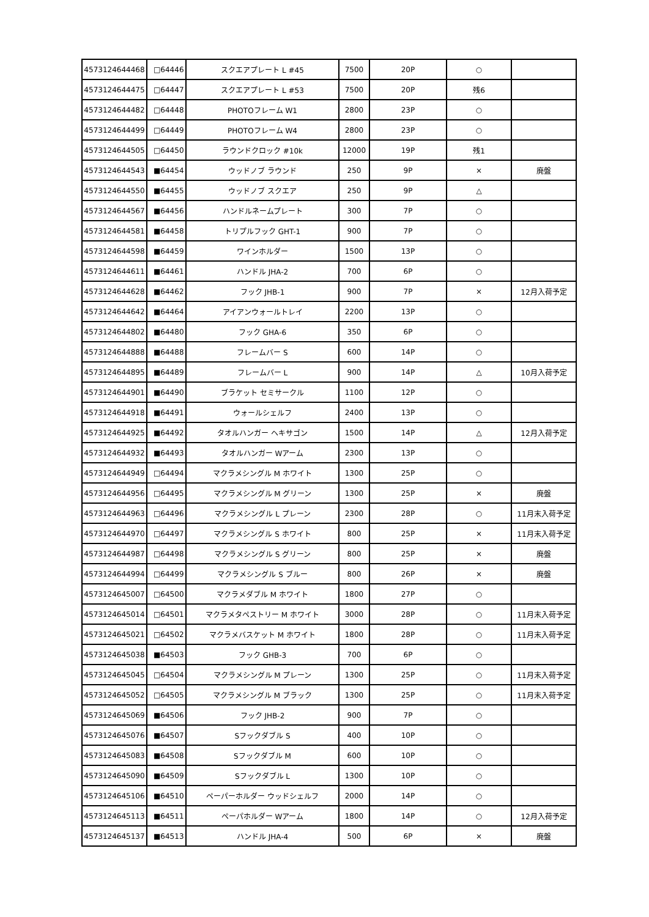| 4573124644468 | □64446 | スクエアプレート L #45 | 7500 | 20P | ○ | |
| 4573124644475 | □64447 | スクエアプレート L #53 | 7500 | 20P | 残6 | |
| 4573124644482 | □64448 | PHOTOフレーム W1 | 2800 | 23P | ○ | |
| 4573124644499 | □64449 | PHOTOフレーム W4 | 2800 | 23P | ○ | |
| 4573124644505 | □64450 | ラウンドクロック #10k | 12000 | 19P | 残1 | |
| 4573124644543 | ■64454 | ウッドノブ ラウンド | 250 | 9P | × | 廃盤 |
| 4573124644550 | ■64455 | ウッドノブ スクエア | 250 | 9P | △ | |
| 4573124644567 | ■64456 | ハンドルネームプレート | 300 | 7P | ○ | |
| 4573124644581 | ■64458 | トリプルフック GHT-1 | 900 | 7P | ○ | |
| 4573124644598 | ■64459 | ワインホルダー | 1500 | 13P | ○ | |
| 4573124644611 | ■64461 | ハンドル JHA-2 | 700 | 6P | ○ | |
| 4573124644628 | ■64462 | フック JHB-1 | 900 | 7P | × | 12月入荷予定 |
| 4573124644642 | ■64464 | アイアンウォールトレイ | 2200 | 13P | ○ | |
| 4573124644802 | ■64480 | フック GHA-6 | 350 | 6P | ○ | |
| 4573124644888 | ■64488 | フレームバー S | 600 | 14P | ○ | |
| 4573124644895 | ■64489 | フレームバー L | 900 | 14P | △ | 10月入荷予定 |
| 4573124644901 | ■64490 | ブラケット セミサークル | 1100 | 12P | ○ | |
| 4573124644918 | ■64491 | ウォールシェルフ | 2400 | 13P | ○ | |
| 4573124644925 | ■64492 | タオルハンガー ヘキサゴン | 1500 | 14P | △ | 12月入荷予定 |
| 4573124644932 | ■64493 | タオルハンガー Wアーム | 2300 | 13P | ○ | |
| 4573124644949 | □64494 | マクラメシングル M ホワイト | 1300 | 25P | ○ | |
| 4573124644956 | □64495 | マクラメシングル M グリーン | 1300 | 25P | × | 廃盤 |
| 4573124644963 | □64496 | マクラメシングル L プレーン | 2300 | 28P | ○ | 11月末入荷予定 |
| 4573124644970 | □64497 | マクラメシングル S ホワイト | 800 | 25P | × | 11月末入荷予定 |
| 4573124644987 | □64498 | マクラメシングル S グリーン | 800 | 25P | × | 廃盤 |
| 4573124644994 | □64499 | マクラメシングル S ブルー | 800 | 26P | × | 廃盤 |
| 4573124645007 | □64500 | マクラメダブル M ホワイト | 1800 | 27P | ○ | |
| 4573124645014 | □64501 | マクラメタペストリー M ホワイト | 3000 | 28P | ○ | 11月末入荷予定 |
| 4573124645021 | □64502 | マクラメバスケット M ホワイト | 1800 | 28P | ○ | 11月末入荷予定 |
| 4573124645038 | ■64503 | フック GHB-3 | 700 | 6P | ○ | |
| 4573124645045 | □64504 | マクラメシングル M プレーン | 1300 | 25P | ○ | 11月末入荷予定 |
| 4573124645052 | □64505 | マクラメシングル M ブラック | 1300 | 25P | ○ | 11月末入荷予定 |
| 4573124645069 | ■64506 | フック JHB-2 | 900 | 7P | ○ | |
| 4573124645076 | ■64507 | Sフックダブル S | 400 | 10P | ○ | |
| 4573124645083 | ■64508 | Sフックダブル M | 600 | 10P | ○ | |
| 4573124645090 | ■64509 | Sフックダブル L | 1300 | 10P | ○ | |
| 4573124645106 | ■64510 | ペーパーホルダー ウッドシェルフ | 2000 | 14P | ○ | |
| 4573124645113 | ■64511 | ペーパホルダー Wアーム | 1800 | 14P | ○ | 12月入荷予定 |
| 4573124645137 | ■64513 | ハンドル JHA-4 | 500 | 6P | × | 廃盤 |